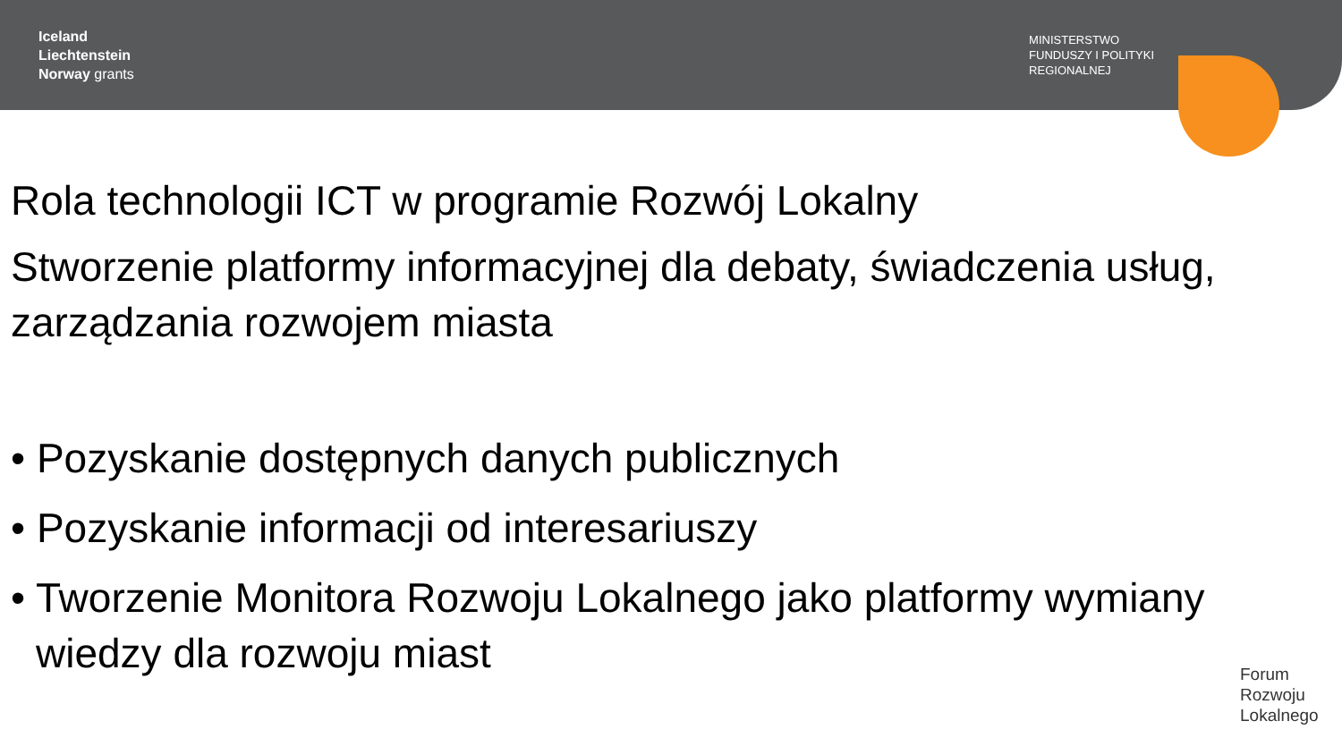Iceland
Liechtenstein
Norway grants
MINISTERSTWO
FUNDUSZY I POLITYKI
REGIONALNEJ
Rola technologii ICT w programie Rozwój Lokalny
Stworzenie platformy informacyjnej dla debaty, świadczenia usług, zarządzania rozwojem miasta
• Pozyskanie dostępnych danych publicznych
• Pozyskanie informacji od interesariuszy
• Tworzenie Monitora Rozwoju Lokalnego jako platformy wymiany wiedzy dla rozwoju miast
Forum
Rozwoju
Lokalnego